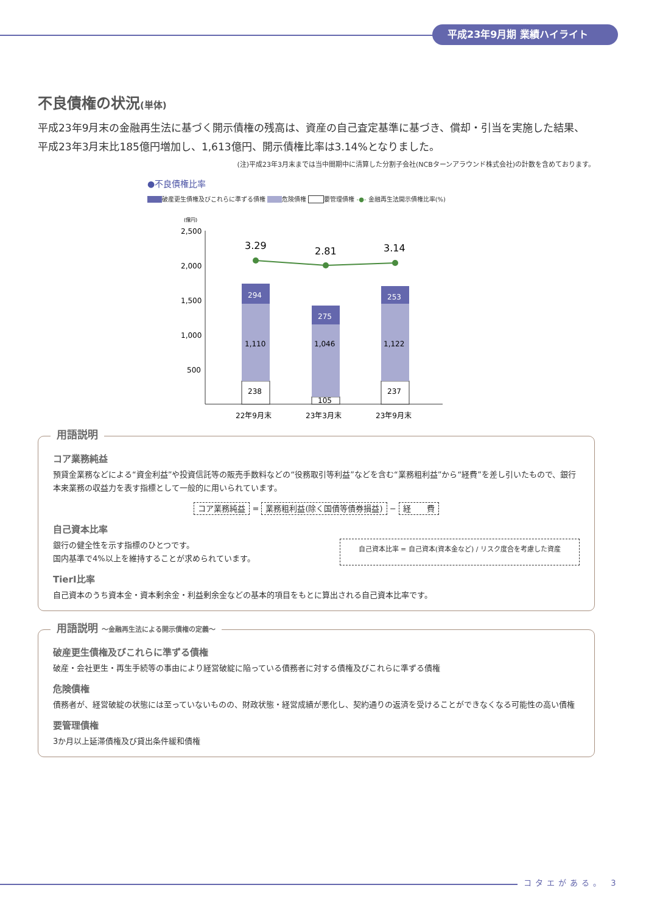平成23年9月期 業績ハイライト
不良債権の状況(単体)
平成23年9月末の金融再生法に基づく開示債権の残高は、資産の自己査定基準に基づき、償却・引当を実施した結果、平成23年3月末比185億円増加し、1,613億円、開示債権比率は3.14%となりました。
(注)平成23年3月末までは当中間期中に清算した分割子会社(NCBターンアラウンド株式会社)の計数を含めております。
●不良債権比率
破産更生債権及びこれらに準ずる債権 危険債権 要管理債権 -●- 金融再生法開示債権比率(%)
(億円)
2,500
2,000
1,500
1,000
500
294
1,110
238
275
1,046
105
253
1,122
237
3.29
2.81
3.14
22年9月末
23年3月末
23年9月末
用語説明
コア業務純益
預貸金業務などによる“資金利益”や投資信託等の販売手数料などの“役務取引等利益”などを含む“業務粗利益”から“経費”を差し引いたもので、銀行本来業務の収益力を表す指標として一般的に用いられています。
コア業務純益 = 業務粗利益(除く国債等債券損益) − 経　　費
自己資本比率
銀行の健全性を示す指標のひとつです。
国内基準で4%以上を維持することが求められています。
自己資本比率 = 自己資本(資本金など) / リスク度合を考慮した資産
TierⅠ比率
自己資本のうち資本金・資本剰余金・利益剰余金などの基本的項目をもとに算出される自己資本比率です。
用語説明 〜金融再生法による開示債権の定義〜
破産更生債権及びこれらに準ずる債権
破産・会社更生・再生手続等の事由により経営破綻に陥っている債務者に対する債権及びこれらに準ずる債権
危険債権
債務者が、経営破綻の状態には至っていないものの、財政状態・経営成績が悪化し、契約通りの返済を受けることができなくなる可能性の高い債権
要管理債権
3か月以上延滞債権及び貸出条件緩和債権
コタエがある。 3